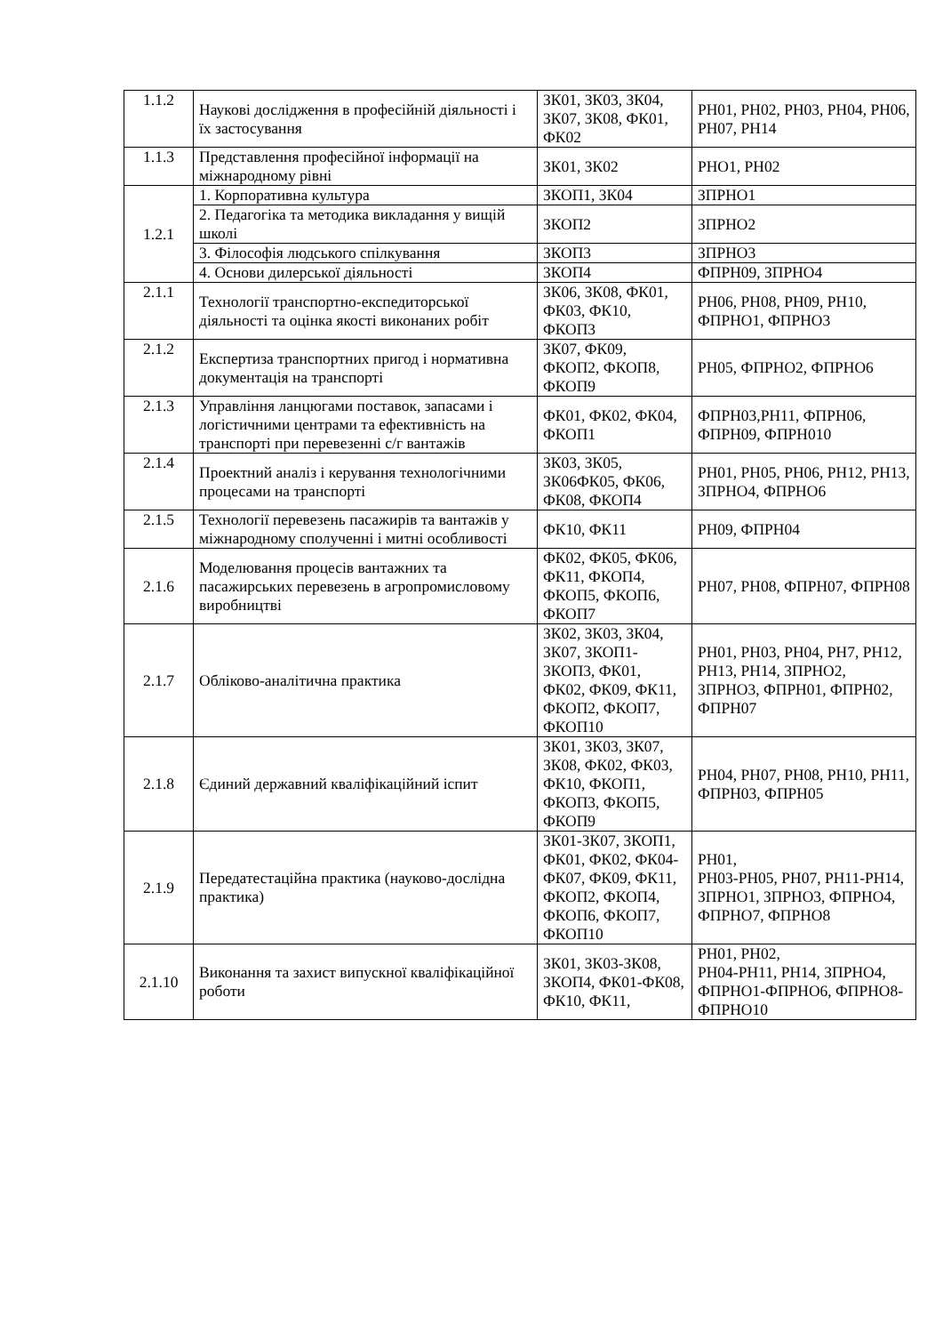| 1.1.2 | Наукові дослідження в професійній діяльності і їх застосування | ЗК01, ЗК03, ЗК04, ЗК07, ЗК08, ФК01, ФК02 | РН01, РН02, РН03, РН04, РН06, РН07, РН14 |
| 1.1.3 | Представлення професійної інформації на міжнародному рівні | ЗК01, ЗК02 | РНО1, РН02 |
| 1.2.1 | 1. Корпоративна культура | ЗКОП1, ЗК04 | ЗПРНО1 |
| | 2. Педагогіка та методика викладання у вищій школі | ЗКОП2 | ЗПРНО2 |
| | 3. Філософія людського спілкування | ЗКОП3 | ЗПРНО3 |
| | 4. Основи дилерської діяльності | ЗКОП4 | ФПРН09, ЗПРНО4 |
| 2.1.1 | Технології транспортно-експедиторської діяльності та оцінка якості виконаних робіт | ЗК06, ЗК08, ФК01, ФК03, ФК10, ФКОП3 | РН06, РН08, РН09, РН10, ФПРНО1, ФПРНО3 |
| 2.1.2 | Експертиза транспортних пригод і нормативна документація на транспорті | ЗК07, ФК09, ФКОП2, ФКОП8, ФКОП9 | РН05, ФПРНО2, ФПРНО6 |
| 2.1.3 | Управління ланцюгами поставок, запасами і логістичними центрами та ефективність на транспорті при перевезенні с/г вантажів | ФК01, ФК02, ФК04, ФКОП1 | ФПРН03,РН11, ФПРН06, ФПРН09, ФПРН010 |
| 2.1.4 | Проектний аналіз і керування технологічними процесами на транспорті | ЗК03, ЗК05, ЗК06ФК05, ФК06, ФК08, ФКОП4 | РН01, РН05, РН06, РН12, РН13, ЗПРНО4, ФПРНО6 |
| 2.1.5 | Технології перевезень пасажирів та вантажів у міжнародному сполученні і митні особливості | ФК10, ФК11 | РН09, ФПРН04 |
| 2.1.6 | Моделювання процесів вантажних та пасажирських перевезень в агропромисловому виробництві | ФК02, ФК05, ФК06, ФК11, ФКОП4, ФКОП5, ФКОП6, ФКОП7 | РН07, РН08, ФПРН07, ФПРН08 |
| 2.1.7 | Обліково-аналітична практика | ЗК02, ЗК03, ЗК04, ЗК07, ЗКОП1-ЗКОП3, ФК01, ФК02, ФК09, ФК11, ФКОП2, ФКОП7, ФКОП10 | РН01, РН03, РН04, РН7, РН12, РН13, РН14, ЗПРНО2, ЗПРНО3, ФПРН01, ФПРН02, ФПРН07 |
| 2.1.8 | Єдиний державний кваліфікаційний іспит | ЗК01, ЗК03, ЗК07, ЗК08, ФК02, ФК03, ФК10, ФКОП1, ФКОП3, ФКОП5, ФКОП9 | РН04, РН07, РН08, РН10, РН11, ФПРН03, ФПРН05 |
| 2.1.9 | Передатестаційна практика (науково-дослідна практика) | ЗК01-ЗК07, ЗКОП1, ФК01, ФК02, ФК04-ФК07, ФК09, ФК11, ФКОП2, ФКОП4, ФКОП6, ФКОП7, ФКОП10 | РН01, РН03-РН05, РН07, РН11-РН14, ЗПРНО1, ЗПРНО3, ФПРНО4, ФПРНО7, ФПРНО8 |
| 2.1.10 | Виконання та захист випускної кваліфікаційної роботи | ЗК01, ЗК03-ЗК08, ЗКОП4, ФК01-ФК08, ФК10, ФК11, | РН01, РН02, РН04-РН11, РН14, ЗПРНО4, ФПРНО1-ФПРНО6, ФПРНО8-ФПРНО10 |